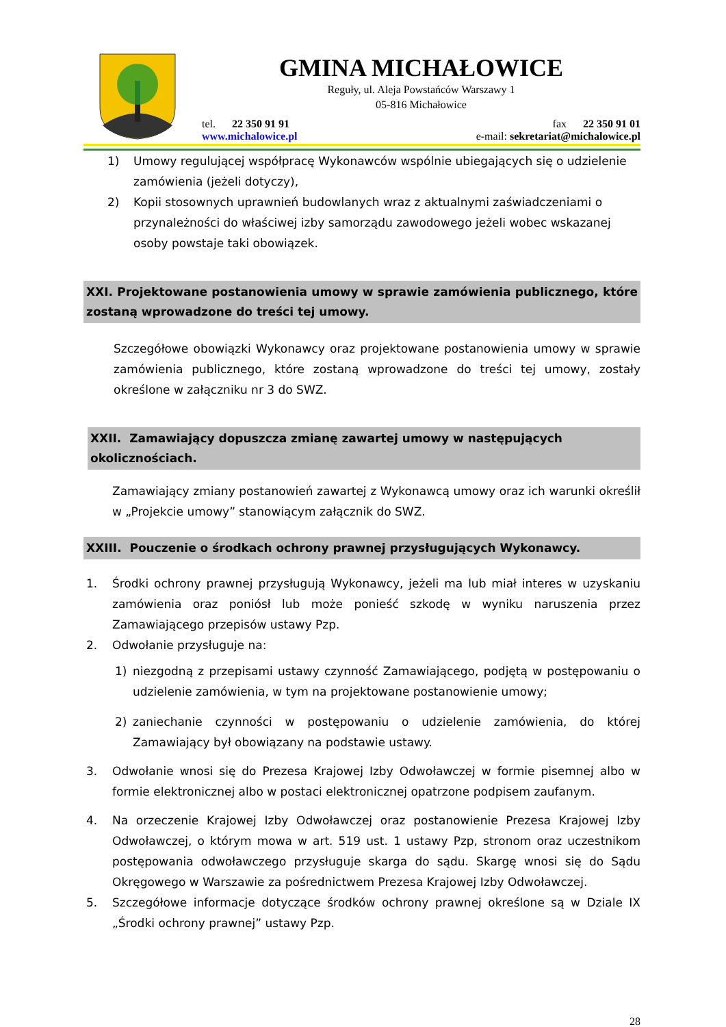GMINA MICHAŁOWICE
Reguły, ul. Aleja Powstańców Warszawy 1
05-816 Michałowice
tel. 22 350 91 91 fax 22 350 91 01
www.michalowice.pl e-mail: sekretariat@michalowice.pl
1) Umowy regulującej współpracę Wykonawców wspólnie ubiegających się o udzielenie zamówienia (jeżeli dotyczy),
2) Kopii stosownych uprawnień budowlanych wraz z aktualnymi zaświadczeniami o przynależności do właściwej izby samorządu zawodowego jeżeli wobec wskazanej osoby powstaje taki obowiązek.
XXI. Projektowane postanowienia umowy w sprawie zamówienia publicznego, które zostaną wprowadzone do treści tej umowy.
Szczegółowe obowiązki Wykonawcy oraz projektowane postanowienia umowy w sprawie zamówienia publicznego, które zostaną wprowadzone do treści tej umowy, zostały określone w załączniku nr 3 do SWZ.
XXII. Zamawiający dopuszcza zmianę zawartej umowy w następujących okolicznościach.
Zamawiający zmiany postanowień zawartej z Wykonawcą umowy oraz ich warunki określił w „Projekcie umowy” stanowiącym załącznik do SWZ.
XXIII. Pouczenie o środkach ochrony prawnej przysługujących Wykonawcy.
1. Środki ochrony prawnej przysługują Wykonawcy, jeżeli ma lub miał interes w uzyskaniu zamówienia oraz poniósł lub może ponieść szkodę w wyniku naruszenia przez Zamawiającego przepisów ustawy Pzp.
2. Odwołanie przysługuje na:
1) niezgodną z przepisami ustawy czynność Zamawiającego, podjętą w postępowaniu o udzielenie zamówienia, w tym na projektowane postanowienie umowy;
2) zaniechanie czynności w postępowaniu o udzielenie zamówienia, do której Zamawiający był obowiązany na podstawie ustawy.
3. Odwołanie wnosi się do Prezesa Krajowej Izby Odwoławczej w formie pisemnej albo w formie elektronicznej albo w postaci elektronicznej opatrzone podpisem zaufanym.
4. Na orzeczenie Krajowej Izby Odwoławczej oraz postanowienie Prezesa Krajowej Izby Odwoławczej, o którym mowa w art. 519 ust. 1 ustawy Pzp, stronom oraz uczestnikom postępowania odwoławczego przysługuje skarga do sądu. Skargę wnosi się do Sądu Okręgowego w Warszawie za pośrednictwem Prezesa Krajowej Izby Odwoławczej.
5. Szczegółowe informacje dotyczące środków ochrony prawnej określone są w Dziale IX „Środki ochrony prawnej” ustawy Pzp.
28